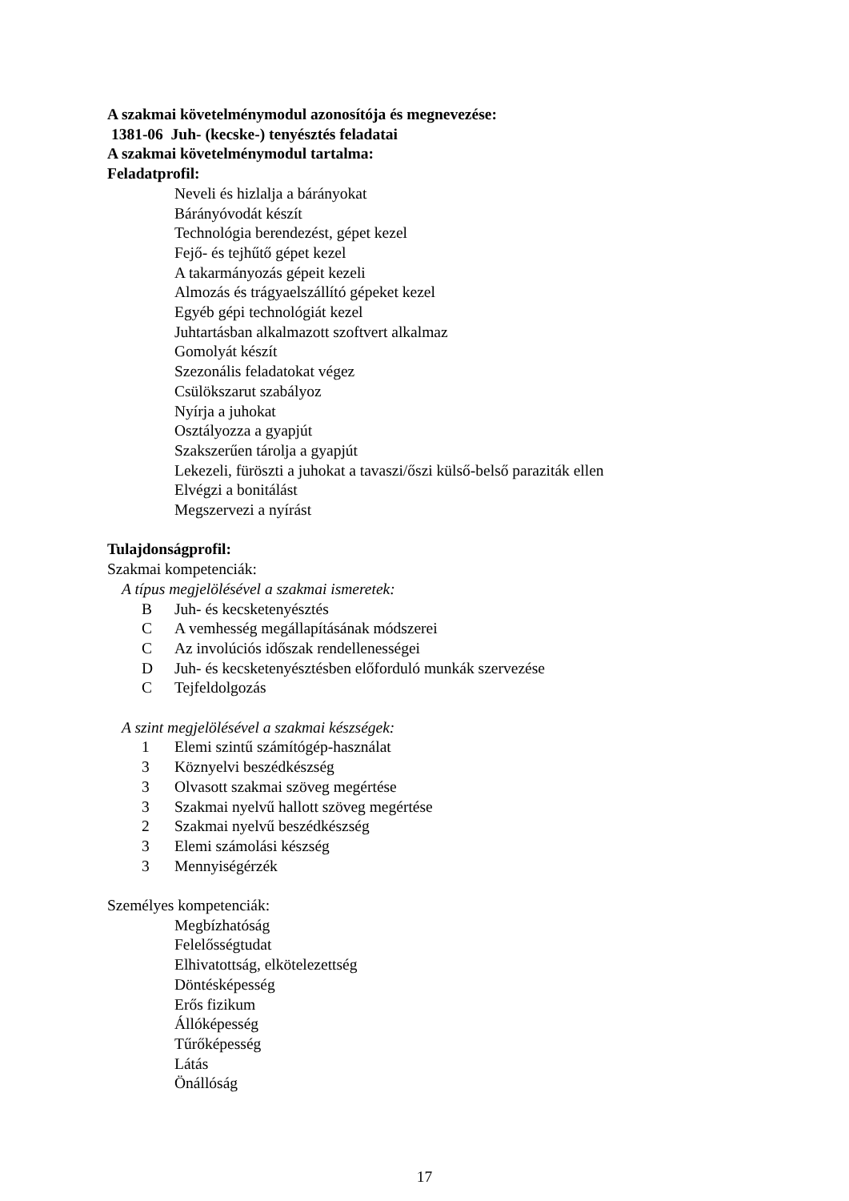A szakmai követelménymodul azonosítója és megnevezése:
1381-06 Juh- (kecske-) tenyésztés feladatai
A szakmai követelménymodul tartalma:
Feladatprofil:
Neveli és hizlalja a bárányokat
Bárányóvodát készít
Technológia berendezést, gépet kezel
Fejő- és tejhűtő gépet kezel
A takarmányozás gépeit kezeli
Almozás és trágyaelszállító gépeket kezel
Egyéb gépi technológiát kezel
Juhtartásban alkalmazott szoftvert alkalmaz
Gomolyát készít
Szezonális feladatokat végez
Csülökszarut szabályoz
Nyírja a juhokat
Osztályozza a gyapjút
Szakszerűen tárolja a gyapjút
Lekezeli, füröszti a juhokat a tavaszi/őszi külső-belső paraziták ellen
Elvégzi a bonitálást
Megszervezi a nyírást
Tulajdonságprofil:
Szakmai kompetenciák:
A típus megjelölésével a szakmai ismeretek:
B Juh- és kecsketenyésztés
C A vemhesség megállapításának módszerei
C Az involúciós időszak rendellenességei
D Juh- és kecsketenyésztésben előforduló munkák szervezése
C Tejfeldolgozás
A szint megjelölésével a szakmai készségek:
1 Elemi szintű számítógép-használat
3 Köznyelvi beszédkészség
3 Olvasott szakmai szöveg megértése
3 Szakmai nyelvű hallott szöveg megértése
2 Szakmai nyelvű beszédkészség
3 Elemi számolási készség
3 Mennyiségérzék
Személyes kompetenciák:
Megbízhatóság
Felelősségtudat
Elhivatottság, elkötelezettség
Döntésképesség
Erős fizikum
Állóképesség
Tűrőképesség
Látás
Önállóság
17